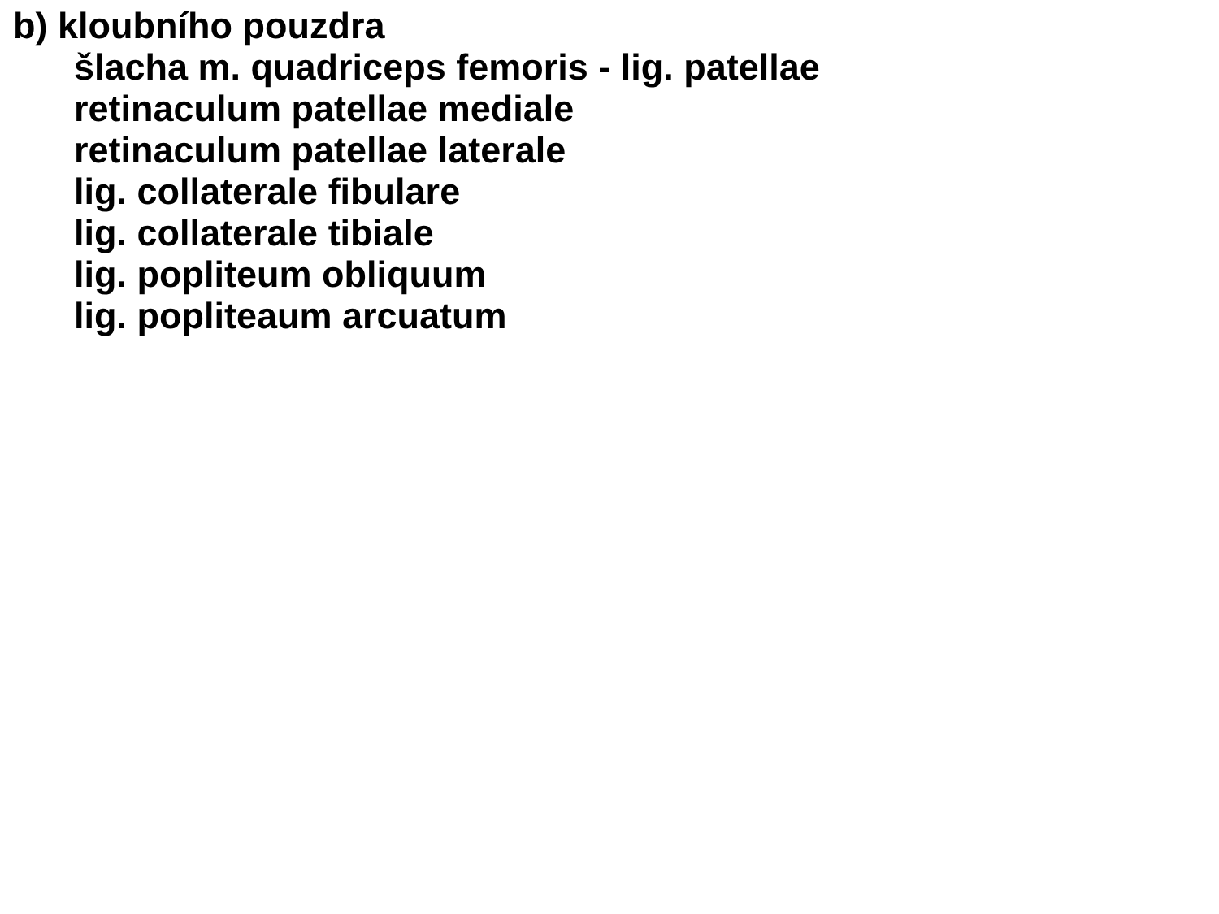b) kloubního pouzdra
šlacha m. quadriceps femoris - lig. patellae
retinaculum patellae mediale
retinaculum patellae laterale
lig. collaterale fibulare
lig. collaterale tibiale
lig. popliteum obliquum
lig. popliteaum arcuatum